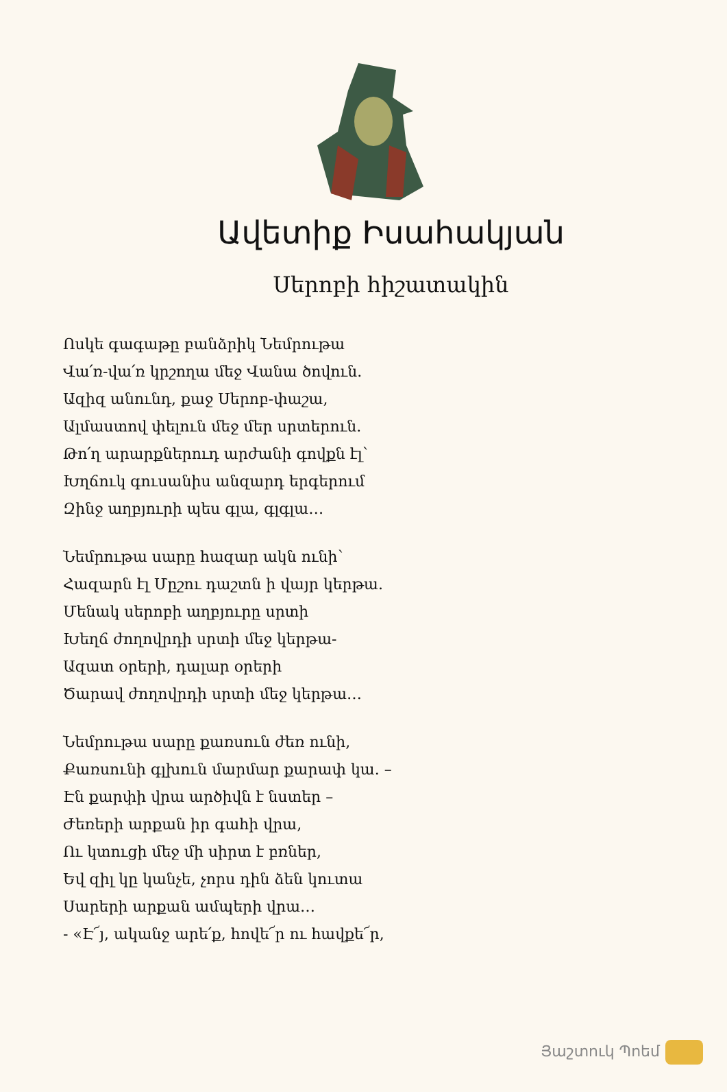Ավետիք Իսահակյան
Սերոբի հիշատակին
Ոսկե գագաթը բանձրիկ Նեմրութա
Վա՛ռ-վա՛ռ կրշողա մեջ Վանա ծովուն.
Ազիզ անունդ, քաջ Սերոբ-փաշա,
Ալմաստով փելուն մեջ մեր սրտերուն.
Թո՛ղ արարքներուդ արժանի գովքն էլ՝
Խղճուկ գուսանիս անզարդ երգերում
Զինջ աղբյուրի պես գլա, գլգլա…
Նեմրութա սարը հազար ակն ունի՝
Հազարն էլ Մըշու դաշտն ի վայր կերթա.
Մենակ սերոբի աղբյուրը սրտի
Խեղճ ժողովրդի սրտի մեջ կերթա-
Ազատ օրերի, դալար օրերի
Ծարավ ժողովրդի սրտի մեջ կերթա…
Նեմրութա սարը քառսուն ժեռ ունի,
Քառսունի գլխուն մարմար քարափ կա. –
Էն քարփի վրա արծիվն է նստեր –
Ժեռերի արքան իր գահի վրա,
Ու կտուցի մեջ մի սիրտ է բռներ,
Եվ զիլ կը կանչե, չորս դին ձեն կուտա
Սարերի արքան ամպերի վրա…
- «Է՜յ, ականջ արե՛ք, հովե՜ր ու հավքե՜ր,
Յաշտուկ Պոեմ